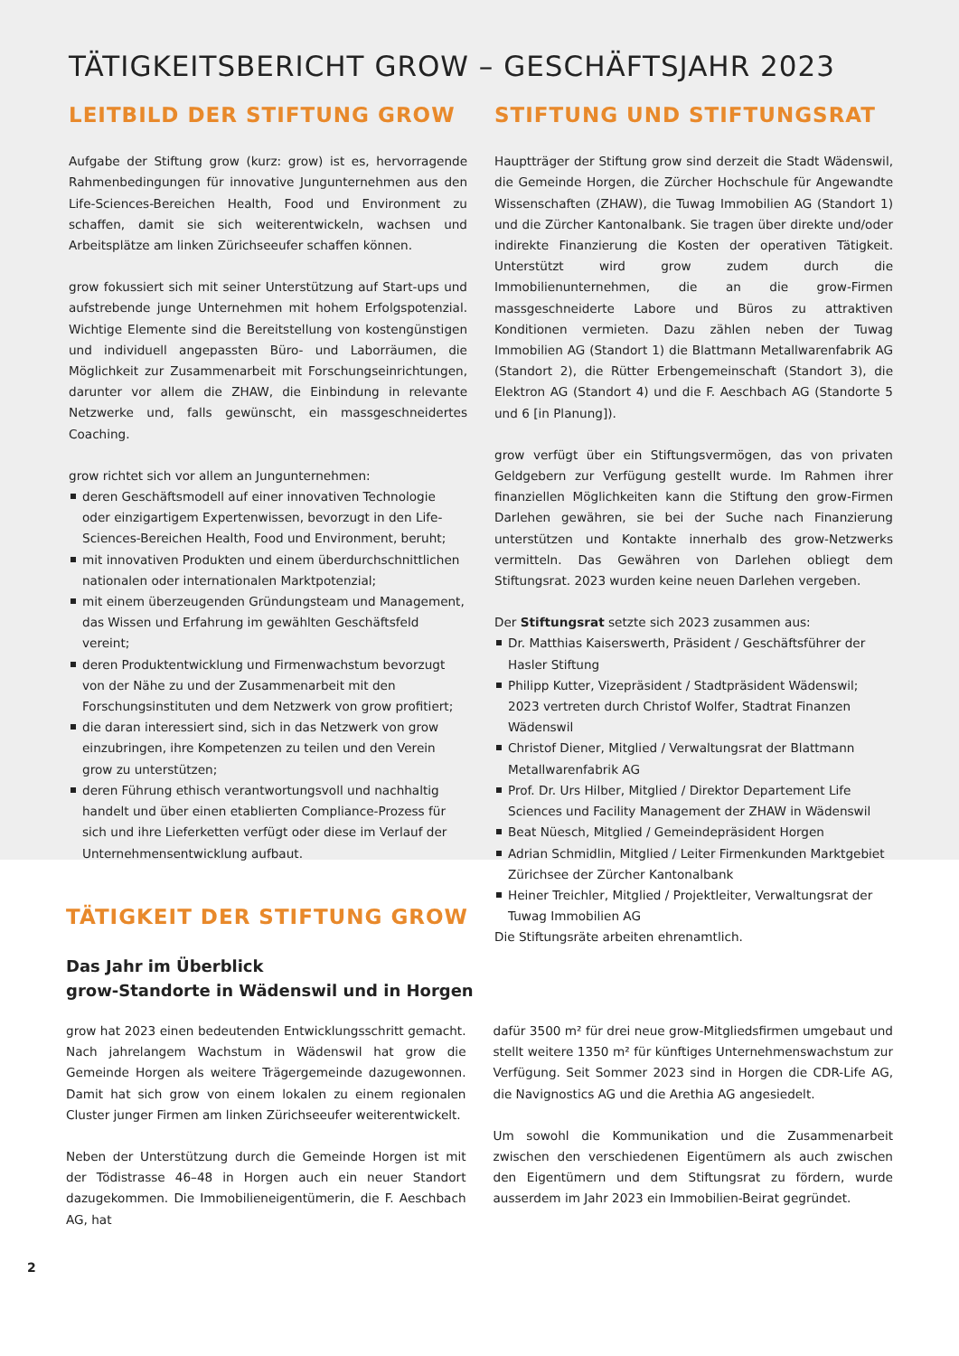TÄTIGKEITSBERICHT GROW – GESCHÄFTSJAHR 2023
LEITBILD DER STIFTUNG GROW
Aufgabe der Stiftung grow (kurz: grow) ist es, hervorragende Rahmenbedingungen für innovative Jungunternehmen aus den Life-Sciences-Bereichen Health, Food und Environment zu schaffen, damit sie sich weiterentwickeln, wachsen und Arbeitsplätze am linken Zürichseeufer schaffen können.
grow fokussiert sich mit seiner Unterstützung auf Start-ups und aufstrebende junge Unternehmen mit hohem Erfolgspotenzial. Wichtige Elemente sind die Bereitstellung von kostengünstigen und individuell angepassten Büro- und Laborräumen, die Möglichkeit zur Zusammenarbeit mit Forschungseinrichtungen, darunter vor allem die ZHAW, die Einbindung in relevante Netzwerke und, falls gewünscht, ein massgeschneidertes Coaching.
grow richtet sich vor allem an Jungunternehmen:
deren Geschäftsmodell auf einer innovativen Technologie oder einzigartigem Expertenwissen, bevorzugt in den Life-Sciences-Bereichen Health, Food und Environment, beruht;
mit innovativen Produkten und einem überdurchschnittlichen nationalen oder internationalen Marktpotenzial;
mit einem überzeugenden Gründungsteam und Management, das Wissen und Erfahrung im gewählten Geschäftsfeld vereint;
deren Produktentwicklung und Firmenwachstum bevorzugt von der Nähe zu und der Zusammenarbeit mit den Forschungsinstituten und dem Netzwerk von grow profitiert;
die daran interessiert sind, sich in das Netzwerk von grow einzubringen, ihre Kompetenzen zu teilen und den Verein grow zu unterstützen;
deren Führung ethisch verantwortungsvoll und nachhaltig handelt und über einen etablierten Compliance-Prozess für sich und ihre Lieferketten verfügt oder diese im Verlauf der Unternehmensentwicklung aufbaut.
STIFTUNG UND STIFTUNGSRAT
Hauptträger der Stiftung grow sind derzeit die Stadt Wädenswil, die Gemeinde Horgen, die Zürcher Hochschule für Angewandte Wissenschaften (ZHAW), die Tuwag Immobilien AG (Standort 1) und die Zürcher Kantonalbank. Sie tragen über direkte und/oder indirekte Finanzierung die Kosten der operativen Tätigkeit. Unterstützt wird grow zudem durch die Immobilienunternehmen, die an die grow-Firmen massgeschneiderte Labore und Büros zu attraktiven Konditionen vermieten. Dazu zählen neben der Tuwag Immobilien AG (Standort 1) die Blattmann Metallwarenfabrik AG (Standort 2), die Rütter Erbengemeinschaft (Standort 3), die Elektron AG (Standort 4) und die F. Aeschbach AG (Standorte 5 und 6 [in Planung]).
grow verfügt über ein Stiftungsvermögen, das von privaten Geldgebern zur Verfügung gestellt wurde. Im Rahmen ihrer finanziellen Möglichkeiten kann die Stiftung den grow-Firmen Darlehen gewähren, sie bei der Suche nach Finanzierung unterstützen und Kontakte innerhalb des grow-Netzwerks vermitteln. Das Gewähren von Darlehen obliegt dem Stiftungsrat. 2023 wurden keine neuen Darlehen vergeben.
Der Stiftungsrat setzte sich 2023 zusammen aus:
Dr. Matthias Kaiserswerth, Präsident / Geschäftsführer der Hasler Stiftung
Philipp Kutter, Vizepräsident / Stadtpräsident Wädenswil; 2023 vertreten durch Christof Wolfer, Stadtrat Finanzen Wädenswil
Christof Diener, Mitglied / Verwaltungsrat der Blattmann Metallwarenfabrik AG
Prof. Dr. Urs Hilber, Mitglied / Direktor Departement Life Sciences und Facility Management der ZHAW in Wädenswil
Beat Nüesch, Mitglied / Gemeindepräsident Horgen
Adrian Schmidlin, Mitglied / Leiter Firmenkunden Marktgebiet Zürichsee der Zürcher Kantonalbank
Heiner Treichler, Mitglied / Projektleiter, Verwaltungsrat der Tuwag Immobilien AG
Die Stiftungsräte arbeiten ehrenamtlich.
TÄTIGKEIT DER STIFTUNG GROW
Das Jahr im Überblick
grow-Standorte in Wädenswil und in Horgen
grow hat 2023 einen bedeutenden Entwicklungsschritt gemacht. Nach jahrelangem Wachstum in Wädenswil hat grow die Gemeinde Horgen als weitere Trägergemeinde dazugewonnen. Damit hat sich grow von einem lokalen zu einem regionalen Cluster junger Firmen am linken Zürichseeufer weiterentwickelt.
Neben der Unterstützung durch die Gemeinde Horgen ist mit der Tödistrasse 46–48 in Horgen auch ein neuer Standort dazugekommen. Die Immobilieneigentümerin, die F. Aeschbach AG, hat
dafür 3500 m² für drei neue grow-Mitgliedsfirmen umgebaut und stellt weitere 1350 m² für künftiges Unternehmenswachstum zur Verfügung. Seit Sommer 2023 sind in Horgen die CDR-Life AG, die Navignostics AG und die Arethia AG angesiedelt.
Um sowohl die Kommunikation und die Zusammenarbeit zwischen den verschiedenen Eigentümern als auch zwischen den Eigentümern und dem Stiftungsrat zu fördern, wurde ausserdem im Jahr 2023 ein Immobilien-Beirat gegründet.
2